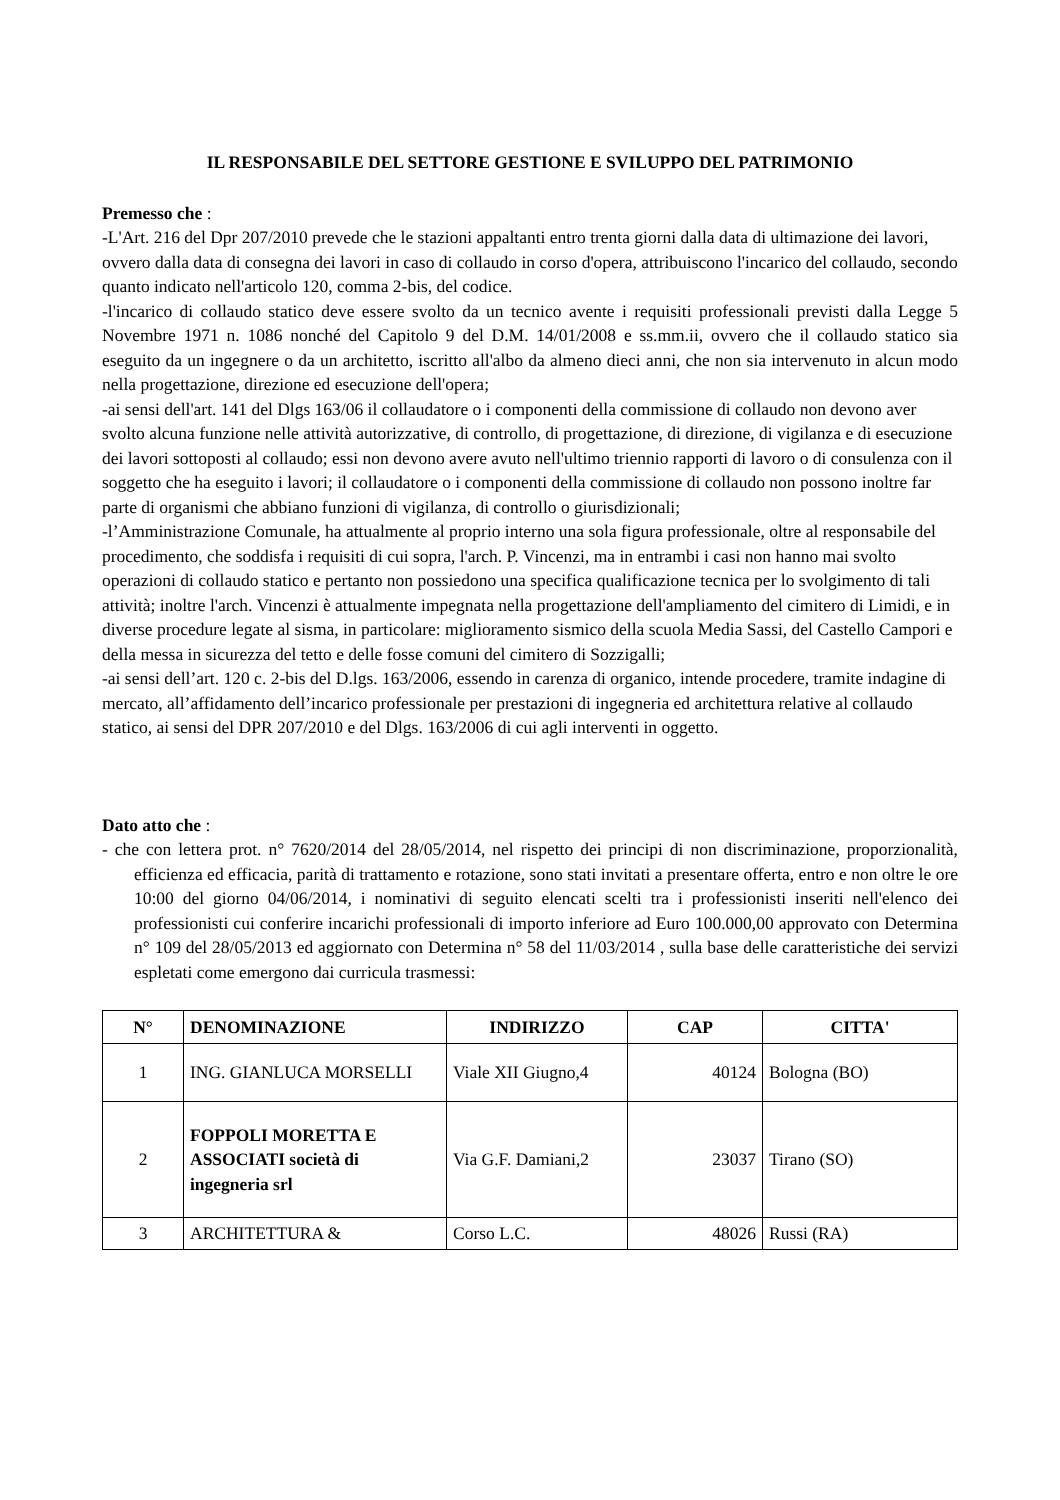IL RESPONSABILE DEL SETTORE GESTIONE E SVILUPPO DEL PATRIMONIO
Premesso che :
-L'Art. 216 del Dpr 207/2010 prevede che le stazioni appaltanti entro trenta giorni dalla data di ultimazione dei lavori, ovvero dalla data di consegna dei lavori in caso di collaudo in corso d'opera, attribuiscono l'incarico del collaudo, secondo quanto indicato nell'articolo 120, comma 2-bis, del codice.
-l'incarico di collaudo statico deve essere svolto da un tecnico avente i requisiti professionali previsti dalla Legge 5 Novembre 1971 n. 1086 nonché del Capitolo 9 del D.M. 14/01/2008 e ss.mm.ii, ovvero che il collaudo statico sia eseguito da un ingegnere o da un architetto, iscritto all'albo da almeno dieci anni, che non sia intervenuto in alcun modo nella progettazione, direzione ed esecuzione dell'opera;
-ai sensi dell'art. 141 del Dlgs 163/06 il collaudatore o i componenti della commissione di collaudo non devono aver svolto alcuna funzione nelle attività autorizzative, di controllo, di progettazione, di direzione, di vigilanza e di esecuzione dei lavori sottoposti al collaudo; essi non devono avere avuto nell'ultimo triennio rapporti di lavoro o di consulenza con il soggetto che ha eseguito i lavori; il collaudatore o i componenti della commissione di collaudo non possono inoltre far parte di organismi che abbiano funzioni di vigilanza, di controllo o giurisdizionali;
-l’Amministrazione Comunale, ha attualmente al proprio interno una sola figura professionale, oltre al responsabile del procedimento, che soddisfa i requisiti di cui sopra, l'arch. P. Vincenzi, ma in entrambi i casi non hanno mai svolto operazioni di collaudo statico e pertanto non possiedono una specifica qualificazione tecnica per lo svolgimento di tali attività; inoltre l'arch. Vincenzi è attualmente impegnata nella progettazione dell'ampliamento del cimitero di Limidi, e in diverse procedure legate al sisma, in particolare: miglioramento sismico della scuola Media Sassi, del Castello Campori e della messa in sicurezza del tetto e delle fosse comuni del cimitero di Sozzigalli;
-ai sensi dell’art. 120 c. 2-bis del D.lgs. 163/2006, essendo in carenza di organico, intende procedere, tramite indagine di mercato, all’affidamento dell’incarico professionale per prestazioni di ingegneria ed architettura relative al collaudo statico, ai sensi del DPR 207/2010 e del Dlgs. 163/2006 di cui agli interventi in oggetto.
Dato atto che :
- che con lettera prot. n° 7620/2014 del 28/05/2014, nel rispetto dei principi di non discriminazione, proporzionalità, efficienza ed efficacia, parità di trattamento e rotazione, sono stati invitati a presentare offerta, entro e non oltre le ore 10:00 del giorno 04/06/2014, i nominativi di seguito elencati scelti tra i professionisti inseriti nell'elenco dei professionisti cui conferire incarichi professionali di importo inferiore ad Euro 100.000,00 approvato con Determina n° 109 del 28/05/2013 ed aggiornato con Determina n° 58 del 11/03/2014 , sulla base delle caratteristiche dei servizi espletati come emergono dai curricula trasmessi:
| N° | DENOMINAZIONE | INDIRIZZO | CAP | CITTA' |
| --- | --- | --- | --- | --- |
| 1 | ING. GIANLUCA MORSELLI | Viale XII Giugno,4 | 40124 | Bologna (BO) |
| 2 | FOPPOLI MORETTA E ASSOCIATI società di ingegneria srl | Via G.F. Damiani,2 | 23037 | Tirano (SO) |
| 3 | ARCHITETTURA & | Corso L.C. | 48026 | Russi (RA) |